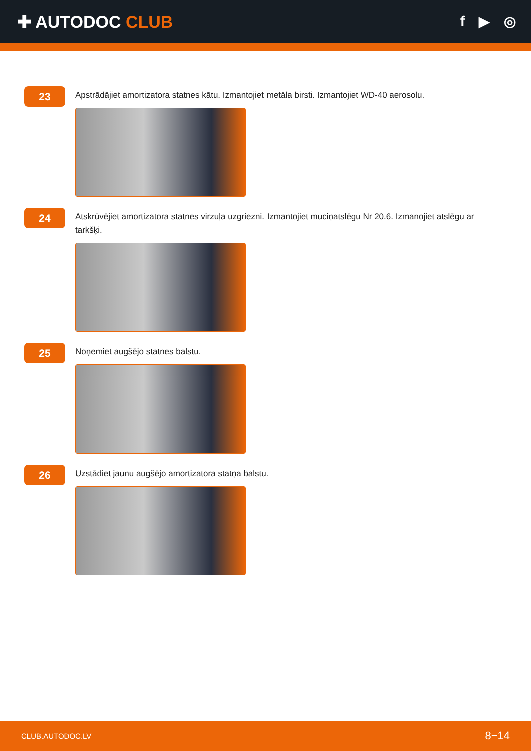✚ AUTODOC CLUB
f ▶ ◎
23
Apstrādājiet amortizatora statnes kātu. Izmantojiet metāla birsti. Izmantojiet WD-40 aerosolu.
24
Atskrūvējiet amortizatora statnes virzuļa uzgriezni. Izmantojiet muciņatslēgu Nr 20.6. Izmanojiet atslēgu ar tarkšķi.
25
Noņemiet augšējo statnes balstu.
26
Uzstādiet jaunu augšējo amortizatora statņa balstu.
CLUB.AUTODOC.LV 8−14